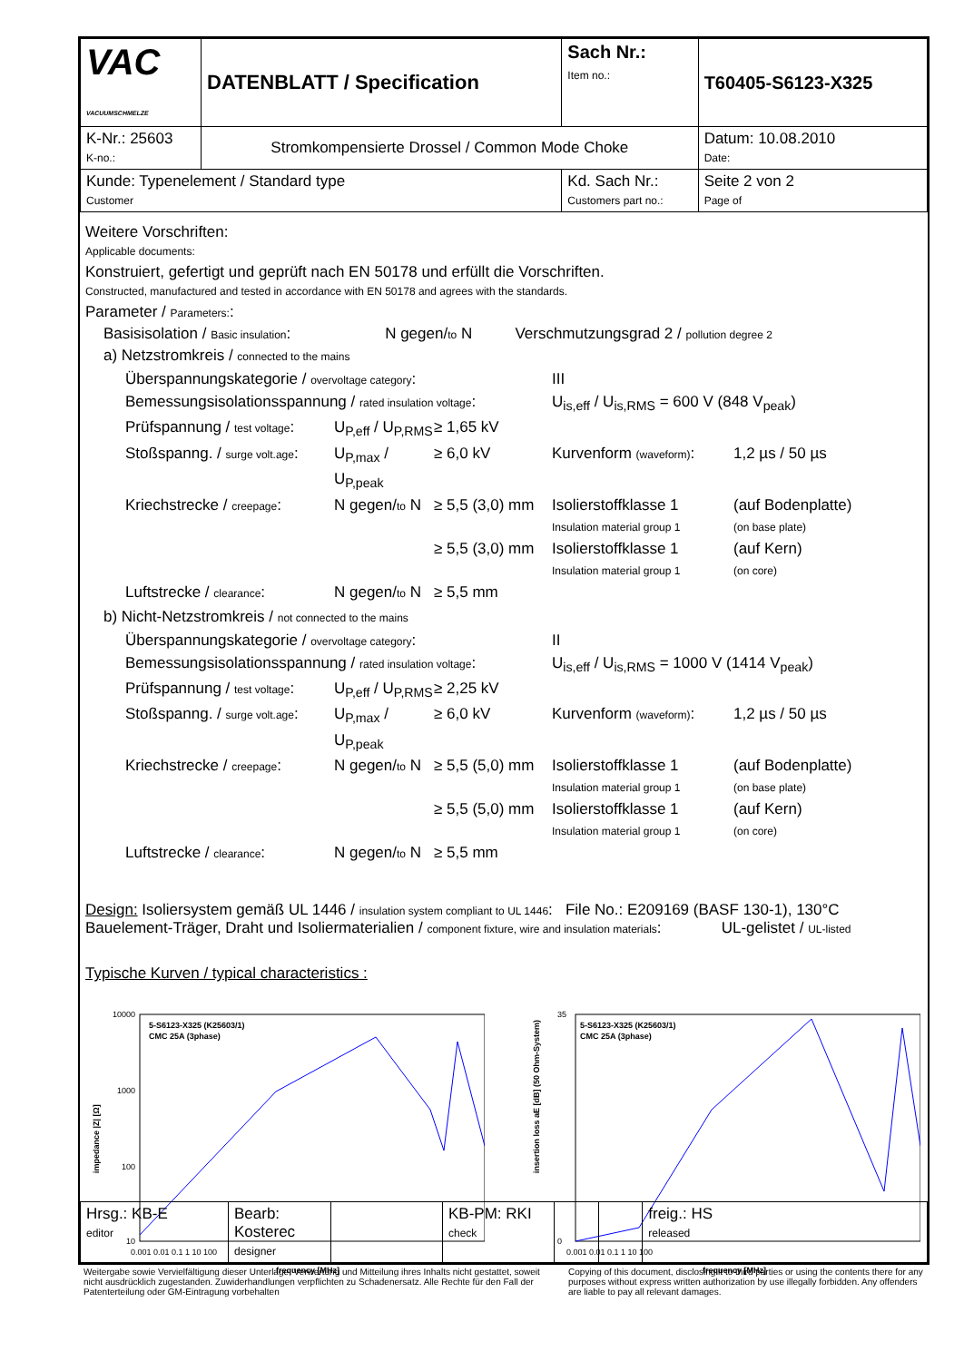| VAC VACUUMSCHMELZE | DATENBLATT / Specification | | Sach Nr.: Item no.: | T60405-S6123-X325 |
| K-Nr.: 25603 K-no.: | Stromkompensierte Drossel / Common Mode Choke | | | Datum: 10.08.2010 Date: |
| Kunde: Typenelement / Standard type Customer | | Kd. Sach Nr.: Customers part no.: | | Seite 2 von 2 Page of |
Weitere Vorschriften:
Applicable documents:
Konstruiert, gefertigt und geprüft nach EN 50178 und erfüllt die Vorschriften.
Constructed, manufactured and tested in accordance with EN 50178 and agrees with the standards.
Parameter / Parameters::
Basisisolation / Basic insulation: N gegen/to N Verschmutzungsgrad 2 / pollution degree 2
a) Netzstromkreis / connected to the mains
Überspannungskategorie / overvoltage category: III
Bemessungsisolationsspannung / rated insulation voltage: U<sub>is,eff</sub> / U<sub>is,RMS</sub> = 600 V (848 V<sub>peak</sub>)
Prüfspannung / test voltage: U<sub>P,eff</sub> / U<sub>P,RMS</sub> ≥ 1,65 kV
Stoßspanng. / surge volt.age: U<sub>P,max</sub> / U<sub>P,peak</sub> ≥ 6,0 kV Kurvenform (waveform): 1,2 µs / 50 µs
Kriechstrecke / creepage: N gegen/to N ≥ 5,5 (3,0) mm Isolierstoffklasse 1
Insulation material group 1 (auf Bodenplatte)
(on base plate)
≥ 5,5 (3,0) mm Isolierstoffklasse 1
Insulation material group 1 (auf Kern)
(on core)
Luftstrecke / clearance: N gegen/to N ≥ 5,5 mm
b) Nicht-Netzstromkreis / not connected to the mains
Überspannungskategorie / overvoltage category: II
Bemessungsisolationsspannung / rated insulation voltage: U<sub>is,eff</sub> / U<sub>is,RMS</sub> = 1000 V (1414 V<sub>peak</sub>)
Prüfspannung / test voltage: U<sub>P,eff</sub> / U<sub>P,RMS</sub> ≥ 2,25 kV
Stoßspanng. / surge volt.age: U<sub>P,max</sub> / U<sub>P,peak</sub> ≥ 6,0 kV Kurvenform (waveform): 1,2 µs / 50 µs
Kriechstrecke / creepage: N gegen/to N ≥ 5,5 (5,0) mm Isolierstoffklasse 1
Insulation material group 1 (auf Bodenplatte)
(on base plate)
≥ 5,5 (5,0) mm Isolierstoffklasse 1
Insulation material group 1 (auf Kern)
(on core)
Luftstrecke / clearance: N gegen/to N ≥ 5,5 mm
Design: Isoliersystem gemäß UL 1446 / insulation system compliant to UL 1446: File No.: E209169 (BASF 130-1), 130°C
Bauelement-Träger, Draht und Isoliermaterialien / component fixture, wire and insulation materials: UL-gelistet / UL-listed
Typische Kurven / typical characteristics :
5-S6123-X325 (K25603/1)
CMC 25A (3phase)
10000
1000
100
10
0.001 0.01 0.1 1 10 100
frequency [MHz]
impedance |Z| [Ω]
5-S6123-X325 (K25603/1)
CMC 25A (3phase)
35
0
0.001 0.01 0.1 1 10 100
frequency [MHz]
insertion loss aE [dB] (50 Ohm-System)
| Hrsg.: KB-E editor | Bearb: Kosterec designer | | KB-PM: RKI check | | | freig.: HS released |
Weitergabe sowie Vervielfältigung dieser Unterlage, Verwertung und Mitteilung ihres Inhalts nicht gestattet, soweit nicht ausdrücklich zugestanden. Zuwiderhandlungen verpflichten zu Schadenersatz. Alle Rechte für den Fall der Patenterteilung oder GM-Eintragung vorbehalten
Copying of this document, disclosing it to third parties or using the contents there for any purposes without express written authorization by use illegally forbidden. Any offenders are liable to pay all relevant damages.